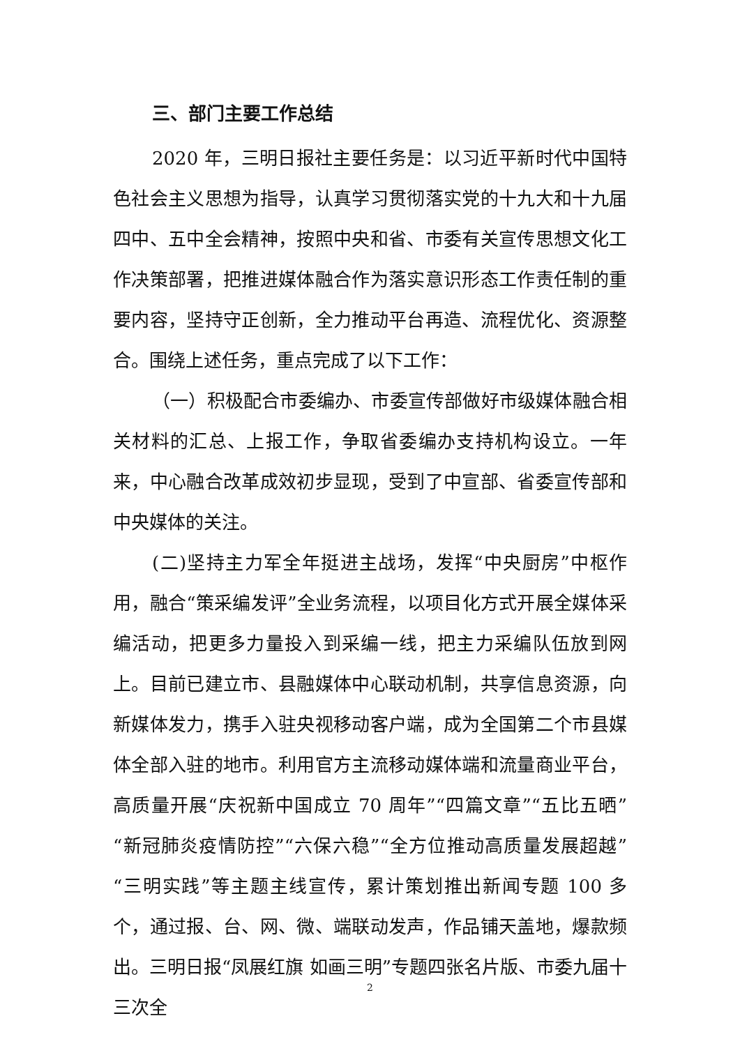三、部门主要工作总结
2020 年，三明日报社主要任务是：以习近平新时代中国特色社会主义思想为指导，认真学习贯彻落实党的十九大和十九届四中、五中全会精神，按照中央和省、市委有关宣传思想文化工作决策部署，把推进媒体融合作为落实意识形态工作责任制的重要内容，坚持守正创新，全力推动平台再造、流程优化、资源整合。围绕上述任务，重点完成了以下工作：
（一）积极配合市委编办、市委宣传部做好市级媒体融合相关材料的汇总、上报工作，争取省委编办支持机构设立。一年来，中心融合改革成效初步显现，受到了中宣部、省委宣传部和中央媒体的关注。
(二)坚持主力军全年挺进主战场，发挥“中央厨房”中枢作用，融合“策采编发评”全业务流程，以项目化方式开展全媒体采编活动，把更多力量投入到采编一线，把主力采编队伍放到网上。目前已建立市、县融媒体中心联动机制，共享信息资源，向新媒体发力，携手入驻央视移动客户端，成为全国第二个市县媒体全部入驻的地市。利用官方主流移动媒体端和流量商业平台，高质量开展“庆祝新中国成立 70 周年”“四篇文章”“五比五晒”“新冠肺炎疫情防控”“六保六稳”“全方位推动高质量发展超越”“三明实践”等主题主线宣传，累计策划推出新闻专题 100 多个，通过报、台、网、微、端联动发声，作品铺天盖地，爆款频出。三明日报“凤展红旗 如画三明”专题四张名片版、市委九届十三次全
2